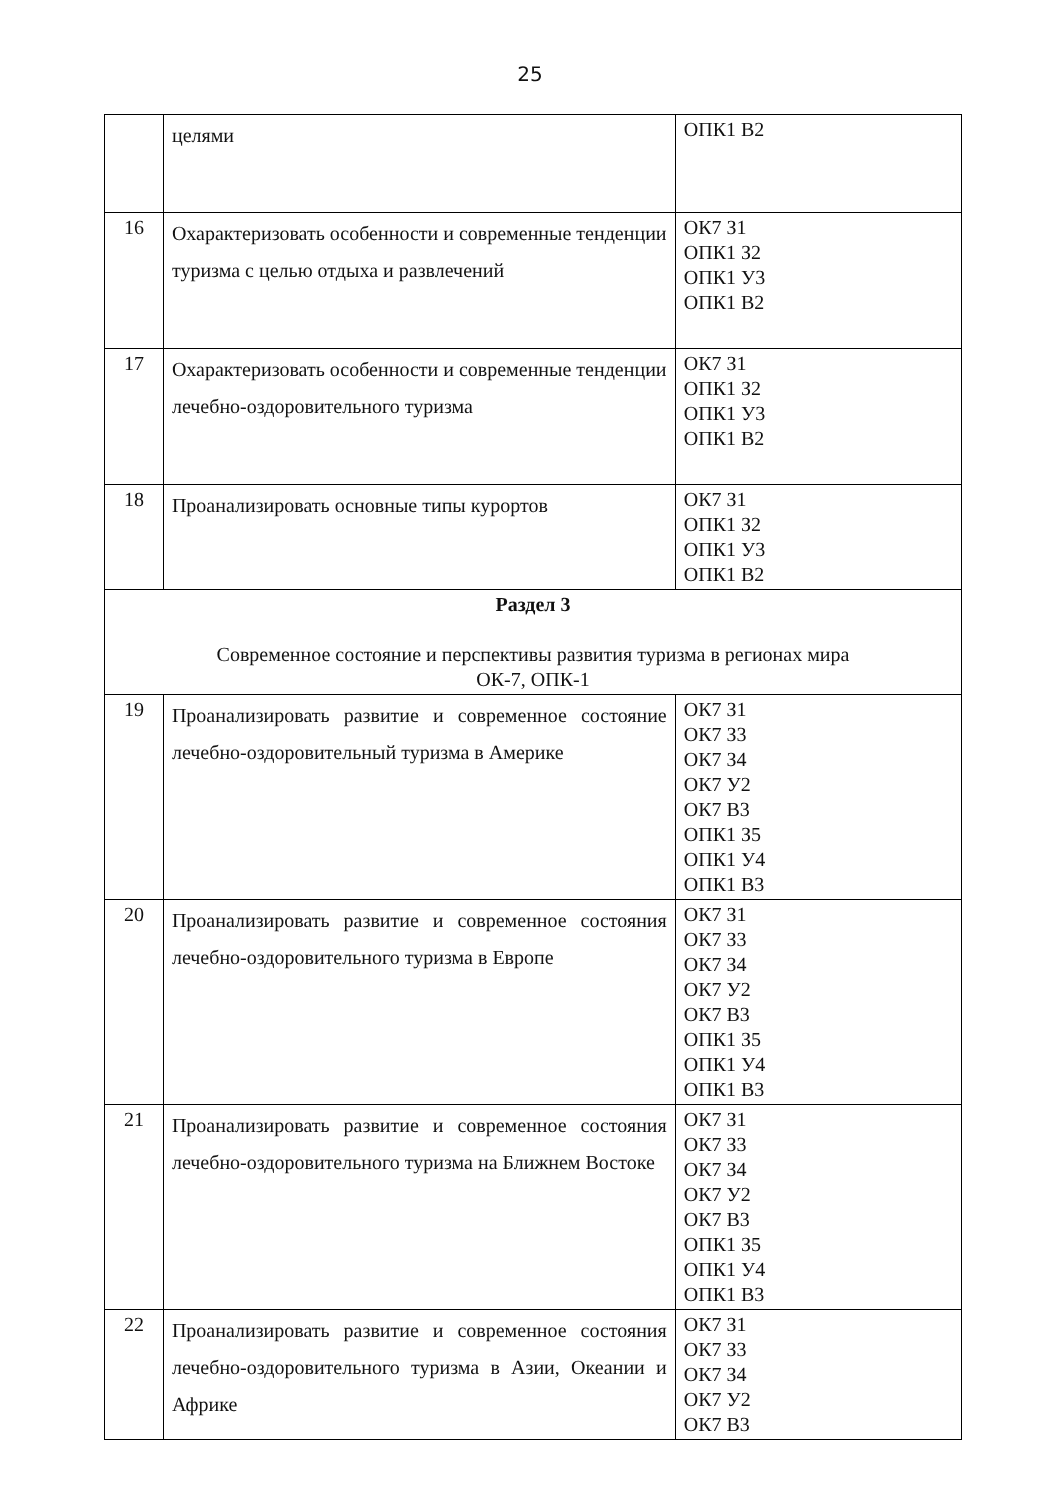25
| | целями | ОПК1 В2 |
| 16 | Охарактеризовать особенности и современные тенденции туризма с целью отдыха и развлечений | ОК7 З1 ОПК1 З2 ОПК1 У3 ОПК1 В2 |
| 17 | Охарактеризовать особенности и современные тенденции лечебно-оздоровительного туризма | ОК7 З1 ОПК1 З2 ОПК1 У3 ОПК1 В2 |
| 18 | Проанализировать основные типы курортов | ОК7 З1 ОПК1 З2 ОПК1 У3 ОПК1 В2 |
| Раздел 3 Современное состояние и перспективы развития туризма в регионах мира ОК-7, ОПК-1 | | |
| 19 | Проанализировать развитие и современное состояние лечебно-оздоровительный туризма в Америке | ОК7 З1 ОК7 З3 ОК7 З4 ОК7 У2 ОК7 В3 ОПК1 З5 ОПК1 У4 ОПК1 В3 |
| 20 | Проанализировать развитие и современное состояния лечебно-оздоровительного туризма в Европе | ОК7 З1 ОК7 З3 ОК7 З4 ОК7 У2 ОК7 В3 ОПК1 З5 ОПК1 У4 ОПК1 В3 |
| 21 | Проанализировать развитие и современное состояния лечебно-оздоровительного туризма на Ближнем Востоке | ОК7 З1 ОК7 З3 ОК7 З4 ОК7 У2 ОК7 В3 ОПК1 З5 ОПК1 У4 ОПК1 В3 |
| 22 | Проанализировать развитие и современное состояния лечебно-оздоровительного туризма в Азии, Океании и Африке | ОК7 З1 ОК7 З3 ОК7 З4 ОК7 У2 ОК7 В3 |